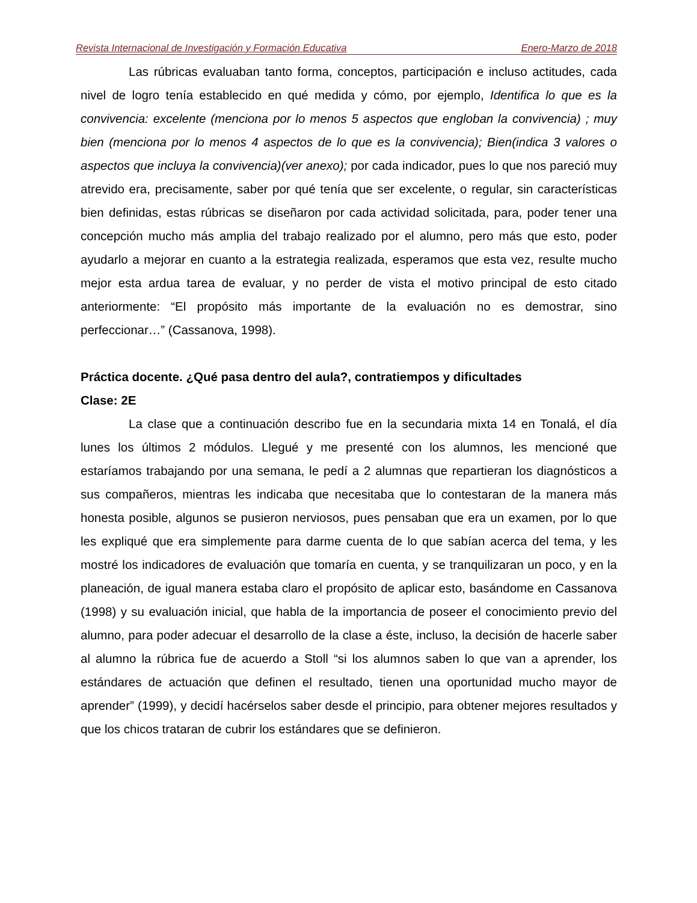Revista Internacional de Investigación y Formación Educativa Enero-Marzo de 2018
Las rúbricas evaluaban tanto forma, conceptos, participación e incluso actitudes, cada nivel de logro tenía establecido en qué medida y cómo, por ejemplo, Identifica lo que es la convivencia: excelente (menciona por lo menos 5 aspectos que engloban la convivencia) ; muy bien (menciona por lo menos 4 aspectos de lo que es la convivencia); Bien(indica 3 valores o aspectos que incluya la convivencia)(ver anexo); por cada indicador, pues lo que nos pareció muy atrevido era, precisamente, saber por qué tenía que ser excelente, o regular, sin características bien definidas, estas rúbricas se diseñaron por cada actividad solicitada, para, poder tener una concepción mucho más amplia del trabajo realizado por el alumno, pero más que esto, poder ayudarlo a mejorar en cuanto a la estrategia realizada, esperamos que esta vez, resulte mucho mejor esta ardua tarea de evaluar, y no perder de vista el motivo principal de esto citado anteriormente: “El propósito más importante de la evaluación no es demostrar, sino perfeccionar…” (Cassanova, 1998).
Práctica docente. ¿Qué pasa dentro del aula?, contratiempos y dificultades
Clase: 2E
La clase que a continuación describo fue en la secundaria mixta 14 en Tonalá, el día lunes los últimos 2 módulos. Llegué y me presenté con los alumnos, les mencioné que estaríamos trabajando por una semana, le pedí a 2 alumnas que repartieran los diagnósticos a sus compañeros, mientras les indicaba que necesitaba que lo contestaran de la manera más honesta posible, algunos se pusieron nerviosos, pues pensaban que era un examen, por lo que les expliqué que era simplemente para darme cuenta de lo que sabían acerca del tema, y les mostré los indicadores de evaluación que tomaría en cuenta, y se tranquilizaran un poco, y en la planeación, de igual manera estaba claro el propósito de aplicar esto, basándome en Cassanova (1998) y su evaluación inicial, que habla de la importancia de poseer el conocimiento previo del alumno, para poder adecuar el desarrollo de la clase a éste, incluso, la decisión de hacerle saber al alumno la rúbrica fue de acuerdo a Stoll “si los alumnos saben lo que van a aprender, los estándares de actuación que definen el resultado, tienen una oportunidad mucho mayor de aprender” (1999), y decidí hacérselos saber desde el principio, para obtener mejores resultados y que los chicos trataran de cubrir los estándares que se definieron.